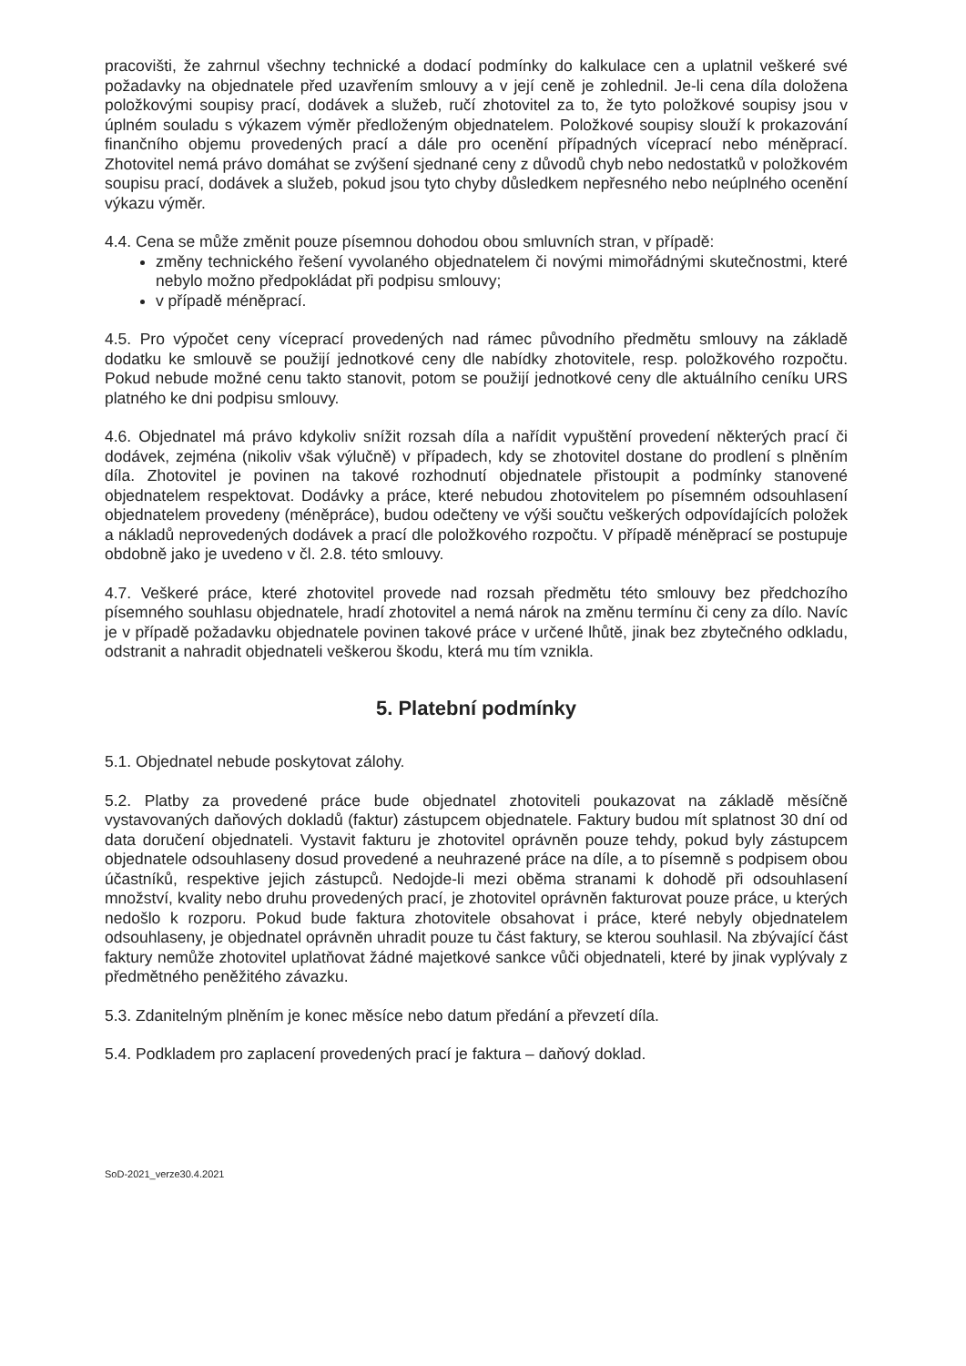pracovišti, že zahrnul všechny technické a dodací podmínky do kalkulace cen a uplatnil veškeré své požadavky na objednatele před uzavřením smlouvy a v její ceně je zohlednil. Je-li cena díla doložena položkovými soupisy prací, dodávek a služeb, ručí zhotovitel za to, že tyto položkové soupisy jsou v úplném souladu s výkazem výměr předloženým objednatelem. Položkové soupisy slouží k prokazování finančního objemu provedených prací a dále pro ocenění případných víceprací nebo méněprací. Zhotovitel nemá právo domáhat se zvýšení sjednané ceny z důvodů chyb nebo nedostatků v položkovém soupisu prací, dodávek a služeb, pokud jsou tyto chyby důsledkem nepřesného nebo neúplného ocenění výkazu výměr.
4.4. Cena se může změnit pouze písemnou dohodou obou smluvních stran, v případě:
změny technického řešení vyvolaného objednatelem či novými mimořádnými skutečnostmi, které nebylo možno předpokládat při podpisu smlouvy;
v případě méněprací.
4.5. Pro výpočet ceny víceprací provedených nad rámec původního předmětu smlouvy na základě dodatku ke smlouvě se použijí jednotkové ceny dle nabídky zhotovitele, resp. položkového rozpočtu. Pokud nebude možné cenu takto stanovit, potom se použijí jednotkové ceny dle aktuálního ceníku URS platného ke dni podpisu smlouvy.
4.6. Objednatel má právo kdykoliv snížit rozsah díla a nařídit vypuštění provedení některých prací či dodávek, zejména (nikoliv však výlučně) v případech, kdy se zhotovitel dostane do prodlení s plněním díla. Zhotovitel je povinen na takové rozhodnutí objednatele přistoupit a podmínky stanovené objednatelem respektovat. Dodávky a práce, které nebudou zhotovitelem po písemném odsouhlasení objednatelem provedeny (méněpráce), budou odečteny ve výši součtu veškerých odpovídajících položek a nákladů neprovedených dodávek a prací dle položkového rozpočtu. V případě méněprací se postupuje obdobně jako je uvedeno v čl. 2.8. této smlouvy.
4.7. Veškeré práce, které zhotovitel provede nad rozsah předmětu této smlouvy bez předchozího písemného souhlasu objednatele, hradí zhotovitel a nemá nárok na změnu termínu či ceny za dílo. Navíc je v případě požadavku objednatele povinen takové práce v určené lhůtě, jinak bez zbytečného odkladu, odstranit a nahradit objednateli veškerou škodu, která mu tím vznikla.
5. Platební podmínky
5.1. Objednatel nebude poskytovat zálohy.
5.2. Platby za provedené práce bude objednatel zhotoviteli poukazovat na základě měsíčně vystavovaných daňových dokladů (faktur) zástupcem objednatele. Faktury budou mít splatnost 30 dní od data doručení objednateli. Vystavit fakturu je zhotovitel oprávněn pouze tehdy, pokud byly zástupcem objednatele odsouhlaseny dosud provedené a neuhrazené práce na díle, a to písemně s podpisem obou účastníků, respektive jejich zástupců. Nedojde-li mezi oběma stranami k dohodě při odsouhlasení množství, kvality nebo druhu provedených prací, je zhotovitel oprávněn fakturovat pouze práce, u kterých nedošlo k rozporu. Pokud bude faktura zhotovitele obsahovat i práce, které nebyly objednatelem odsouhlaseny, je objednatel oprávněn uhradit pouze tu část faktury, se kterou souhlasil. Na zbývající část faktury nemůže zhotovitel uplatňovat žádné majetkové sankce vůči objednateli, které by jinak vyplývaly z předmětného peněžitého závazku.
5.3. Zdanitelným plněním je konec měsíce nebo datum předání a převzetí díla.
5.4. Podkladem pro zaplacení provedených prací je faktura – daňový doklad.
SoD-2021_verze30.4.2021